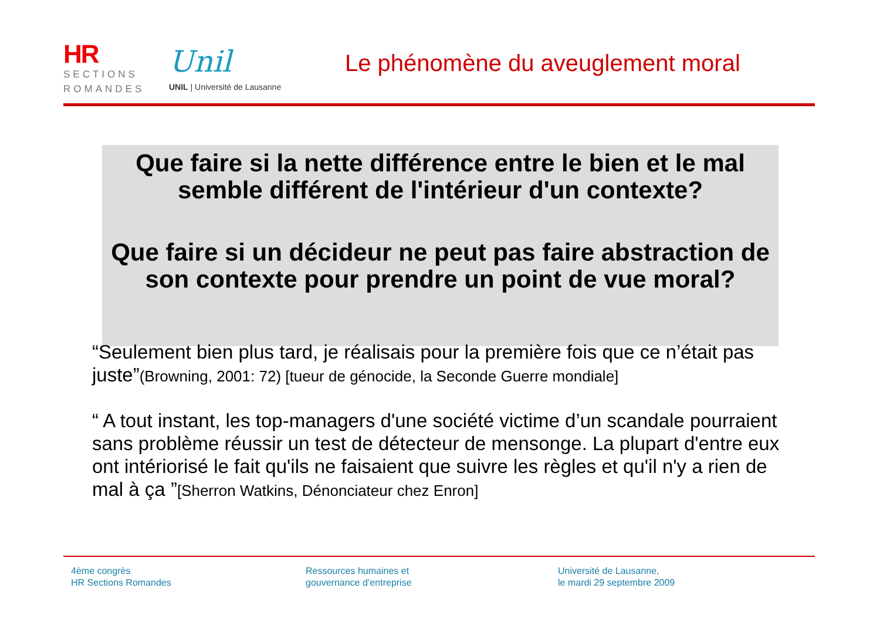HR
SECTIONS
ROMANDES
Unil
UNIL | Université de Lausanne
Le phénomène du aveuglement moral
Que faire si la nette différence entre le bien et le mal semble différent de l'intérieur d'un contexte?
Que faire si un décideur ne peut pas faire abstraction de son contexte pour prendre un point de vue moral?
“Seulement bien plus tard, je réalisais pour la première fois que ce n’était pas juste”(Browning, 2001: 72) [tueur de génocide, la Seconde Guerre mondiale]
“ A tout instant, les top-managers d'une société victime d’un scandale pourraient sans problème réussir un test de détecteur de mensonge. La plupart d'entre eux ont intériorisé le fait qu'ils ne faisaient que suivre les règles et qu'il n'y a rien de mal à ça ”[Sherron Watkins, Dénonciateur chez Enron]
4ème congrès
HR Sections Romandes
Ressources humaines et
gouvernance d’entreprise
Université de Lausanne,
le mardi 29 septembre 2009